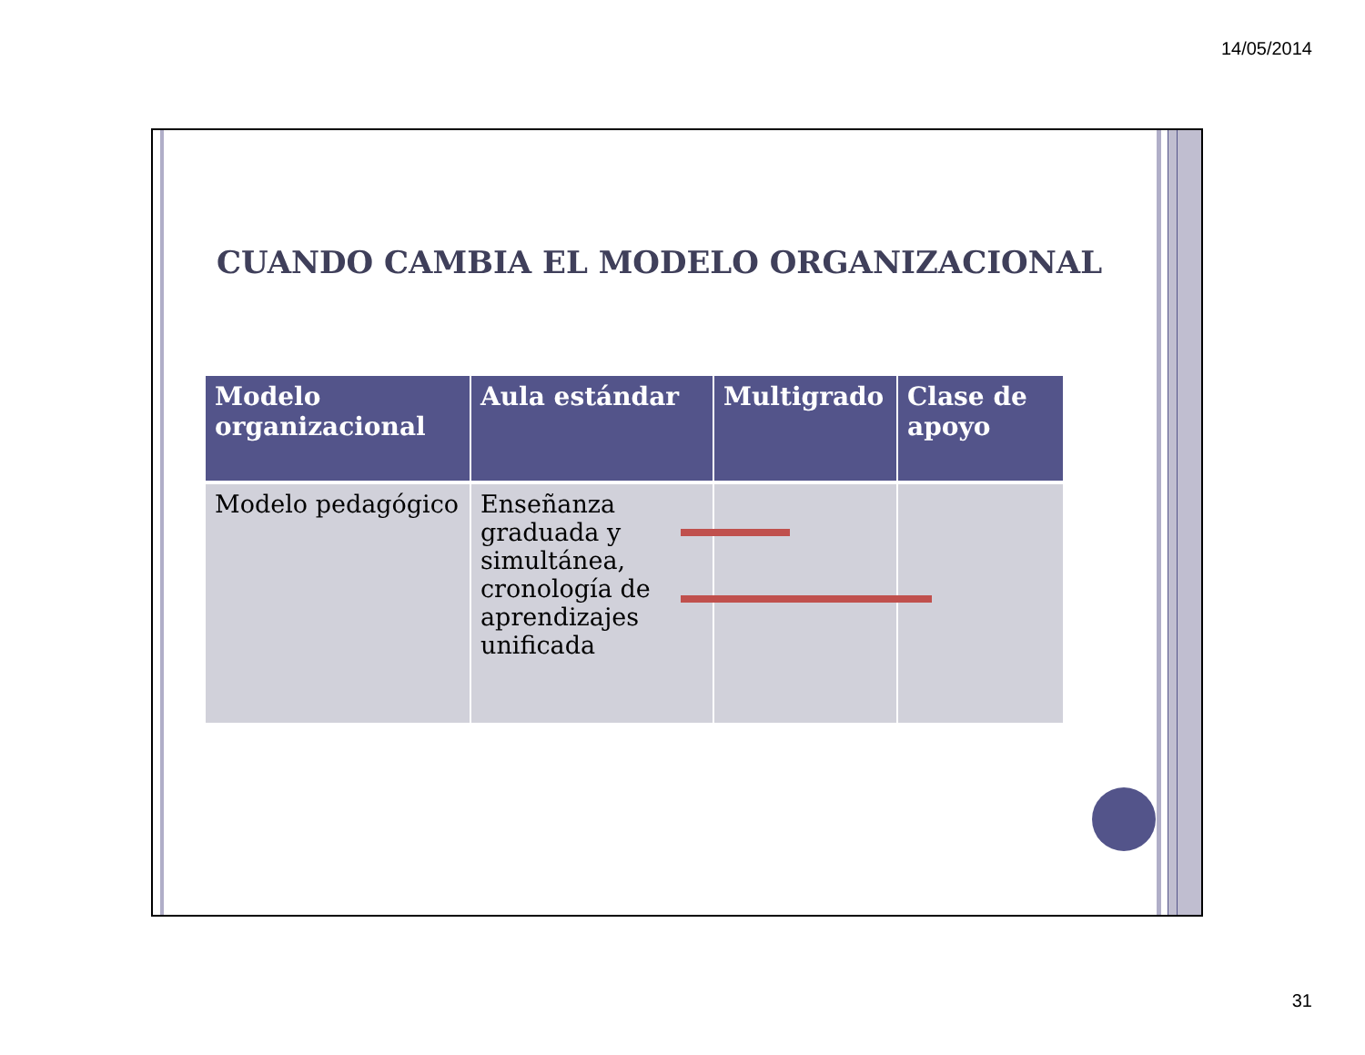14/05/2014
CUANDO CAMBIA EL MODELO ORGANIZACIONAL
| Modelo organizacional | Aula estándar | Multigrado | Clase de apoyo |
| --- | --- | --- | --- |
| Modelo pedagógico | Enseñanza graduada y simultánea, cronología de aprendizajes unificada | | |
31